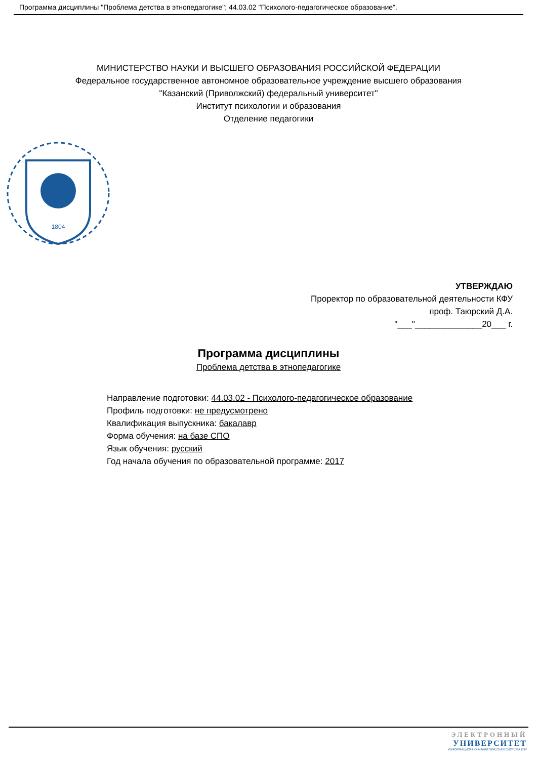Программа дисциплины "Проблема детства в этнопедагогике"; 44.03.02 "Психолого-педагогическое образование".
МИНИСТЕРСТВО НАУКИ И ВЫСШЕГО ОБРАЗОВАНИЯ РОССИЙСКОЙ ФЕДЕРАЦИИ
Федеральное государственное автономное образовательное учреждение высшего образования
"Казанский (Приволжский) федеральный университет"
Институт психологии и образования
Отделение педагогики
1804
УТВЕРЖДАЮ
Проректор по образовательной деятельности КФУ
проф. Таюрский Д.А.
"___"______________20___ г.
Программа дисциплины
Проблема детства в этнопедагогике
Направление подготовки: 44.03.02 - Психолого-педагогическое образование
Профиль подготовки: не предусмотрено
Квалификация выпускника: бакалавр
Форма обучения: на базе СПО
Язык обучения: русский
Год начала обучения по образовательной программе: 2017
ЭЛЕКТРОННЫЙ
УНИВЕРСИТЕТ
ИНФОРМАЦИОННО-АНАЛИТИЧЕСКАЯ СИСТЕМА КФУ